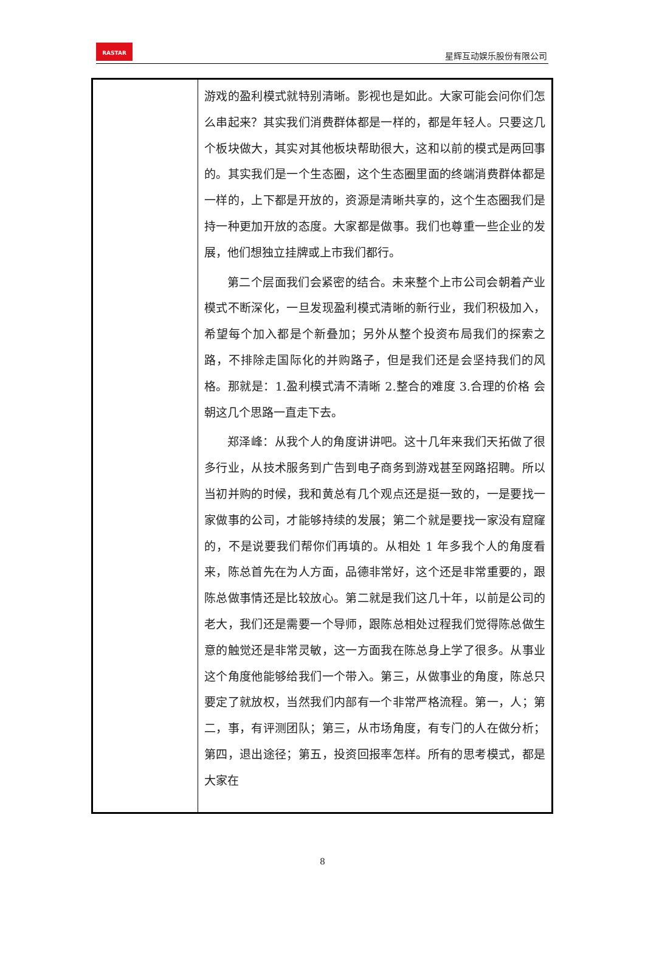RASTAR
星辉互动娱乐股份有限公司
| | 游戏的盈利模式就特别清晰。影视也是如此。大家可能会问你们怎么串起来？其实我们消费群体都是一样的，都是年轻人。只要这几个板块做大，其实对其他板块帮助很大，这和以前的模式是两回事的。其实我们是一个生态圈，这个生态圈里面的终端消费群体都是一样的，上下都是开放的，资源是清晰共享的，这个生态圈我们是持一种更加开放的态度。大家都是做事。我们也尊重一些企业的发展，他们想独立挂牌或上市我们都行。 第二个层面我们会紧密的结合。未来整个上市公司会朝着产业模式不断深化，一旦发现盈利模式清晰的新行业，我们积极加入，希望每个加入都是个新叠加；另外从整个投资布局我们的探索之路，不排除走国际化的并购路子，但是我们还是会坚持我们的风格。那就是：1.盈利模式清不清晰 2.整合的难度 3.合理的价格 会朝这几个思路一直走下去。 郑泽峰：从我个人的角度讲讲吧。这十几年来我们天拓做了很多行业，从技术服务到广告到电子商务到游戏甚至网路招聘。所以当初并购的时候，我和黄总有几个观点还是挺一致的，一是要找一家做事的公司，才能够持续的发展；第二个就是要找一家没有窟窿的，不是说要我们帮你们再填的。从相处 1 年多我个人的角度看来，陈总首先在为人方面，品德非常好，这个还是非常重要的，跟陈总做事情还是比较放心。第二就是我们这几十年，以前是公司的老大，我们还是需要一个导师，跟陈总相处过程我们觉得陈总做生意的触觉还是非常灵敏，这一方面我在陈总身上学了很多。从事业这个角度他能够给我们一个带入。第三，从做事业的角度，陈总只要定了就放权，当然我们内部有一个非常严格流程。第一，人；第二，事，有评测团队；第三，从市场角度，有专门的人在做分析；第四，退出途径；第五，投资回报率怎样。所有的思考模式，都是大家在 |
8